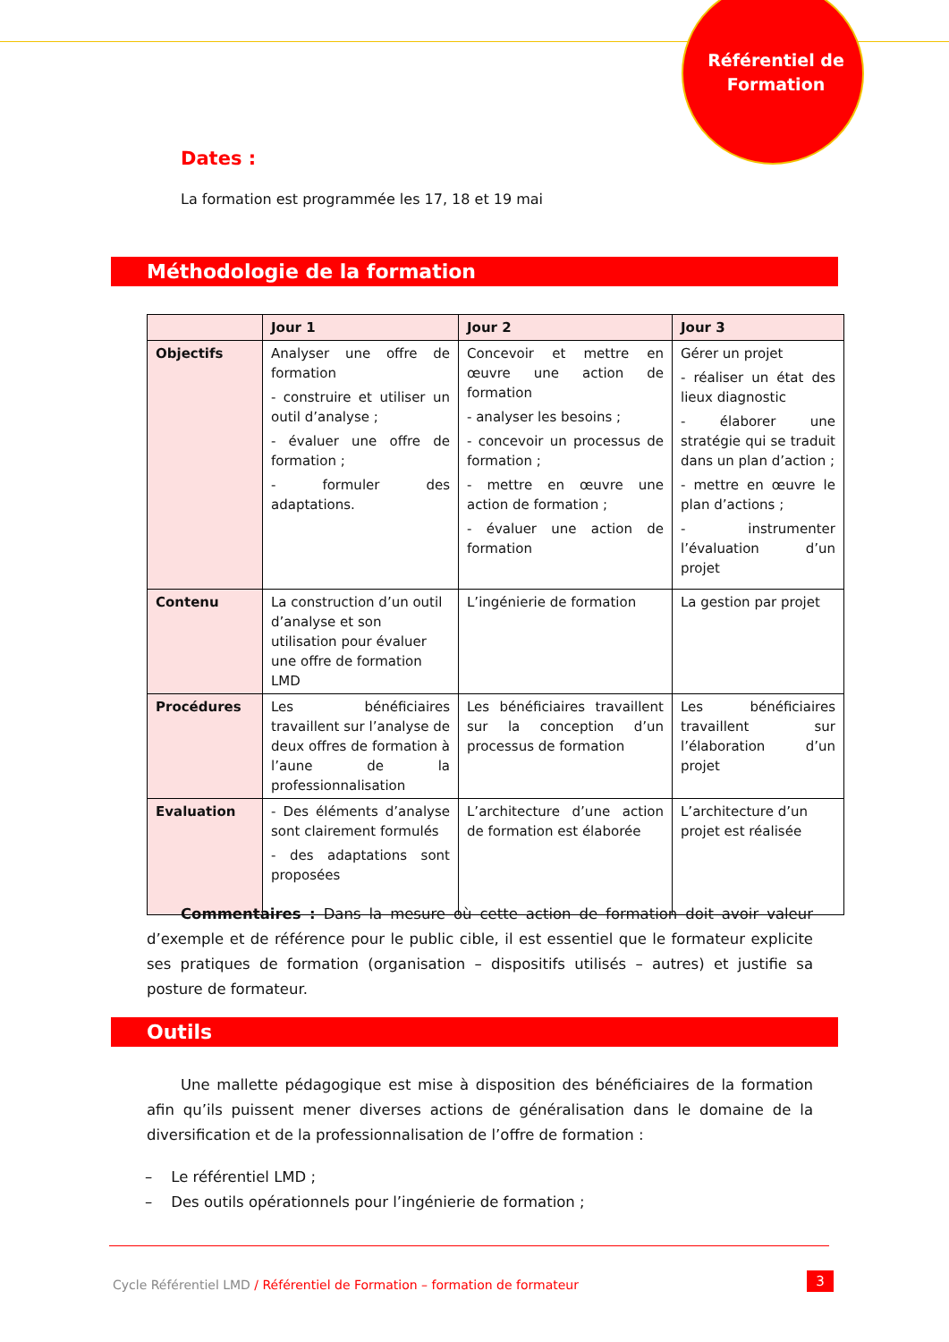Référentiel de Formation
Dates :
La formation est programmée les 17, 18 et 19 mai
Méthodologie de la formation
| | Jour 1 | Jour 2 | Jour 3 |
| --- | --- | --- | --- |
| Objectifs | Analyser une offre de formation - construire et utiliser un outil d’analyse ; - évaluer une offre de formation ; - formuler des adaptations. | Concevoir et mettre en œuvre une action de formation - analyser les besoins ; - concevoir un processus de formation ; - mettre en œuvre une action de formation ; - évaluer une action de formation | Gérer un projet - réaliser un état des lieux diagnostic - élaborer une stratégie qui se traduit dans un plan d’action ; - mettre en œuvre le plan d’actions ; - instrumenter l’évaluation d’un projet |
| Contenu | La construction d’un outil d’analyse et son utilisation pour évaluer une offre de formation LMD | L’ingénierie de formation | La gestion par projet |
| Procédures | Les bénéficiaires travaillent sur l’analyse de deux offres de formation à l’aune de la professionnalisation | Les bénéficiaires travaillent sur la conception d’un processus de formation | Les bénéficiaires travaillent sur l’élaboration d’un projet |
| Evaluation | - Des éléments d’analyse sont clairement formulés - des adaptations sont proposées | L’architecture d’une action de formation est élaborée | L’architecture d’un projet est réalisée |
Commentaires : Dans la mesure où cette action de formation doit avoir valeur d’exemple et de référence pour le public cible, il est essentiel que le formateur explicite ses pratiques de formation (organisation – dispositifs utilisés – autres) et justifie sa posture de formateur.
Outils
Une mallette pédagogique est mise à disposition des bénéficiaires de la formation afin qu’ils puissent mener diverses actions de généralisation dans le domaine de la diversification et de la professionnalisation de l’offre de formation :
– Le référentiel LMD ;
– Des outils opérationnels pour l’ingénierie de formation ;
Cycle Référentiel LMD / Référentiel de Formation – formation de formateur
3